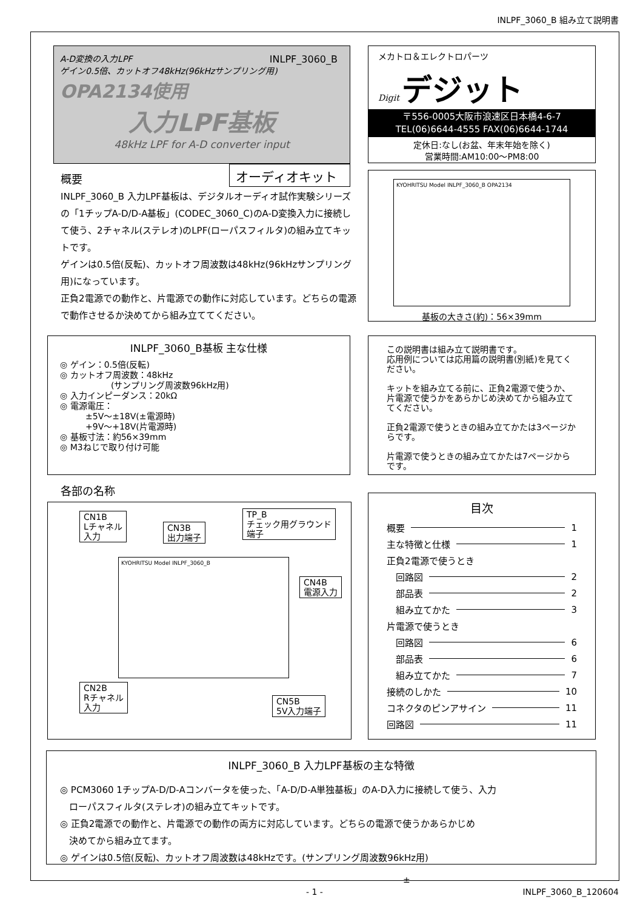INLPF_3060_B 組み立て説明書
A-D変換の入力LPF
ゲイン0.5倍、カットオフ48kHz(96kHzサンプリング用)
INLPF_3060_B
OPA2134使用
入力LPF基板
48kHz LPF for A-D converter input
オーディオキット
概要
INLPF_3060_B 入力LPF基板は、デジタルオーディオ試作実験シリーズの「1チップA-D/D-A基板」(CODEC_3060_C)のA-D変換入力に接続して使う、2チャネル(ステレオ)のLPF(ローパスフィルタ)の組み立てキットです。
ゲインは0.5倍(反転)、カットオフ周波数は48kHz(96kHzサンプリング用)になっています。
正負2電源での動作と、片電源での動作に対応しています。どちらの電源で動作させるか決めてから組み立ててください。
メカトロ＆エレクトロパーツ
Digit デジット
〒556-0005大阪市浪速区日本橋4-6-7
TEL(06)6644-4555 FAX(06)6644-1744
定休日:なし(お盆、年末年始を除く)
営業時間:AM10:00～PM8:00
KYOHRITSU Model INLPF_3060_B OPA2134
基板の大きさ(約)：56×39mm
INLPF_3060_B基板 主な仕様
◎ ゲイン：0.5倍(反転)
◎ カットオフ周波数：48kHz
　　　　　　(サンプリング周波数96kHz用)
◎ 入力インピーダンス：20kΩ
◎ 電源電圧：
　　　±5V～±18V(±電源時)
　　　+9V～+18V(片電源時)
◎ 基板寸法：約56×39mm
◎ M3ねじで取り付け可能
この説明書は組み立て説明書です。
応用例については応用篇の説明書(別紙)を見てください。
キットを組み立てる前に、正負2電源で使うか、片電源で使うかをあらかじめ決めてから組み立ててください。
正負2電源で使うときの組み立てかたは3ページからです。
片電源で使うときの組み立てかたは7ページからです。
各部の名称
CN1B
Lチャネル
入力
CN3B
出力端子
TP_B
チェック用グラウンド
端子
CN4B
電源入力
KYOHRITSU Model INLPF_3060_B
CN2B
Rチャネル
入力
CN5B
5V入力端子
目次
概要 1
主な特徴と仕様 1
正負2電源で使うとき
　回路図 2
　部品表 2
　組み立てかた 3
片電源で使うとき
　回路図 6
　部品表 6
　組み立てかた 7
接続のしかた 10
コネクタのピンアサイン 11
回路図 11
INLPF_3060_B 入力LPF基板の主な特徴
◎ PCM3060 1チップA-D/D-Aコンバータを使った、「A-D/D-A単独基板」のA-D入力に接続して使う、入力
　ローパスフィルタ(ステレオ)の組み立てキットです。
◎ 正負2電源での動作と、片電源での動作の両方に対応しています。どちらの電源で使うかあらかじめ
　決めてから組み立てます。
◎ ゲインは0.5倍(反転)、カットオフ周波数は48kHzです。(サンプリング周波数96kHz用)
±
- 1 - INLPF_3060_B_120604